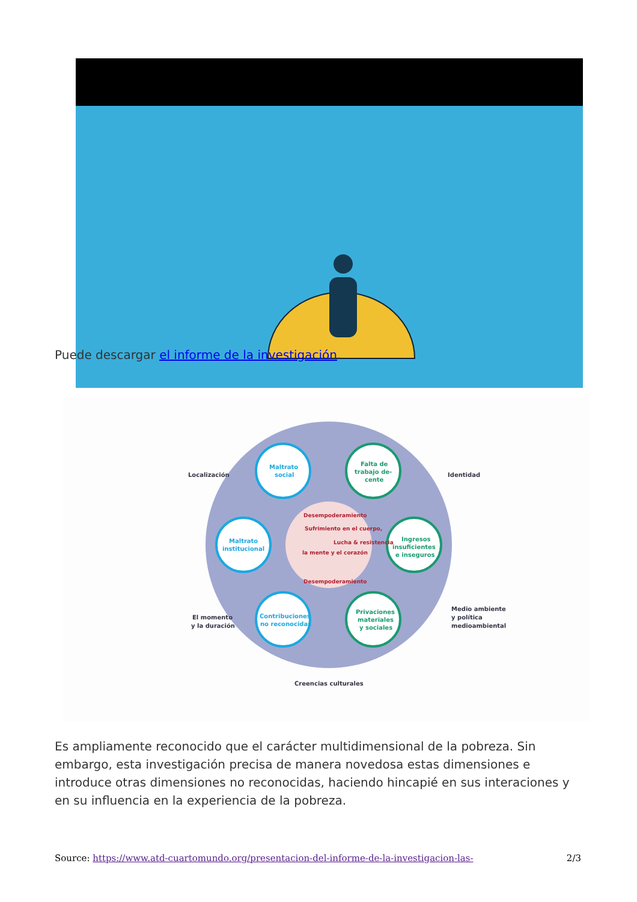Puede descargar el informe de la investigación.
Localización
Identidad
El momento
y la duración
Medio ambiente
y política
medioambiental
Creencias culturales
Maltrato
social
Falta de
trabajo de-
cente
Maltrato
institucional
Ingresos
insuficientes
e inseguros
Contribuciones
no reconocidas
Privaciones
materiales
y sociales
Sufrimiento en el cuerpo,
la mente y el corazón
Lucha & resistencia
Desempoderamiento
Desempoderamiento
Es ampliamente reconocido que el carácter multidimensional de la pobreza. Sin embargo, esta investigación precisa de manera novedosa estas dimensiones e introduce otras dimensiones no reconocidas, haciendo hincapié en sus interaciones y en su influencia en la experiencia de la pobreza.
Source: https://www.atd-cuartomundo.org/presentacion-del-informe-de-la-investigacion-las- 2/3